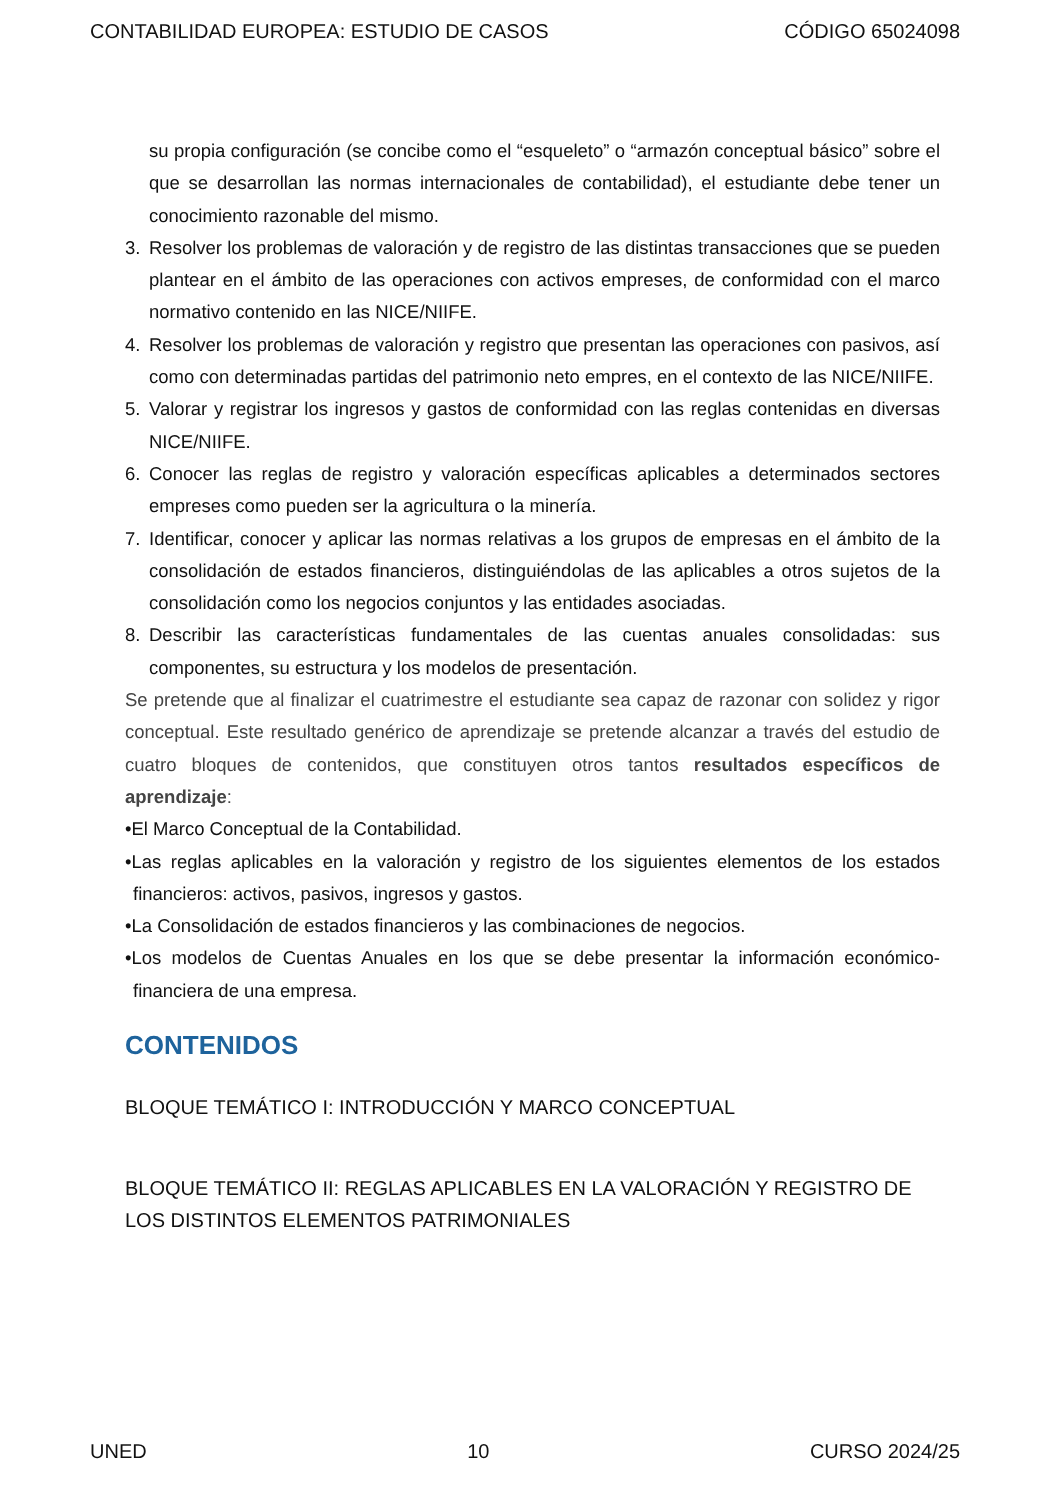CONTABILIDAD EUROPEA: ESTUDIO DE CASOS CÓDIGO 65024098
su propia configuración (se concibe como el “esqueleto” o “armazón conceptual básico” sobre el que se desarrollan las normas internacionales de contabilidad), el estudiante debe tener un conocimiento razonable del mismo.
3. Resolver los problemas de valoración y de registro de las distintas transacciones que se pueden plantear en el ámbito de las operaciones con activos empreses, de conformidad con el marco normativo contenido en las NICE/NIIFE.
4. Resolver los problemas de valoración y registro que presentan las operaciones con pasivos, así como con determinadas partidas del patrimonio neto empres, en el contexto de las NICE/NIIFE.
5. Valorar y registrar los ingresos y gastos de conformidad con las reglas contenidas en diversas NICE/NIIFE.
6. Conocer las reglas de registro y valoración específicas aplicables a determinados sectores empreses como pueden ser la agricultura o la minería.
7. Identificar, conocer y aplicar las normas relativas a los grupos de empresas en el ámbito de la consolidación de estados financieros, distinguiéndolas de las aplicables a otros sujetos de la consolidación como los negocios conjuntos y las entidades asociadas.
8. Describir las características fundamentales de las cuentas anuales consolidadas: sus componentes, su estructura y los modelos de presentación.
Se pretende que al finalizar el cuatrimestre el estudiante sea capaz de razonar con solidez y rigor conceptual. Este resultado genérico de aprendizaje se pretende alcanzar a través del estudio de cuatro bloques de contenidos, que constituyen otros tantos resultados específicos de aprendizaje:
•El Marco Conceptual de la Contabilidad.
•Las reglas aplicables en la valoración y registro de los siguientes elementos de los estados financieros: activos, pasivos, ingresos y gastos.
•La Consolidación de estados financieros y las combinaciones de negocios.
•Los modelos de Cuentas Anuales en los que se debe presentar la información económico-financiera de una empresa.
CONTENIDOS
BLOQUE TEMÁTICO I: INTRODUCCIÓN Y MARCO CONCEPTUAL
BLOQUE TEMÁTICO II: REGLAS APLICABLES EN LA VALORACIÓN Y REGISTRO DE LOS DISTINTOS ELEMENTOS PATRIMONIALES
UNED 10 CURSO 2024/25